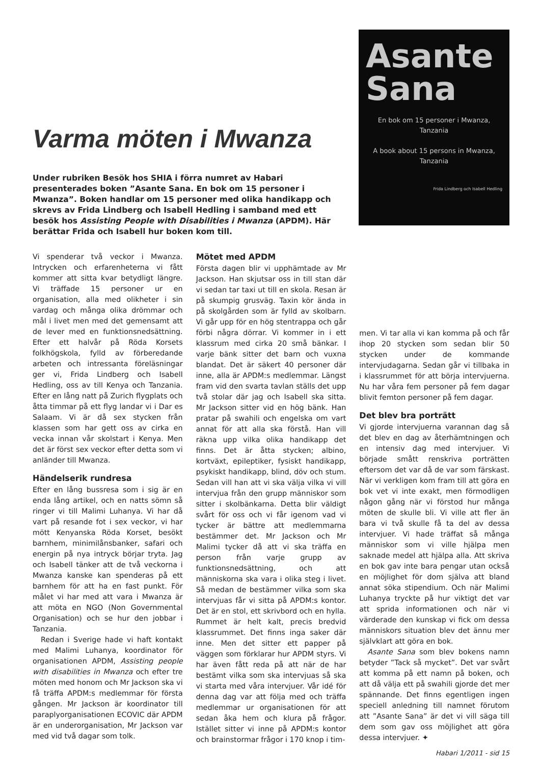Varma möten i Mwanza
Under rubriken Besök hos SHIA i förra numret av Habari presenterades boken ”Asante Sana. En bok om 15 personer i Mwanza”. Boken handlar om 15 personer med olika handikapp och skrevs av Frida Lindberg och Isabell Hedling i samband med ett besök hos Assisting People with Disabilities i Mwanza (APDM). Här berättar Frida och Isabell hur boken kom till.
Asante
Sana
En bok om 15 personer i Mwanza, Tanzania
A book about 15 persons in Mwanza, Tanzania
Frida Lindberg och Isabell Hedling
Vi spenderar två veckor i Mwanza. Intrycken och erfarenheterna vi fått kommer att sitta kvar betydligt längre. Vi träffade 15 personer ur en organisation, alla med olikheter i sin vardag och många olika drömmar och mål i livet men med det gemensamt att de lever med en funktionsnedsättning. Efter ett halvår på Röda Korsets folkhögskola, fylld av förberedande arbeten och intressanta föreläsningar ger vi, Frida Lindberg och Isabell Hedling, oss av till Kenya och Tanzania. Efter en lång natt på Zurich flygplats och åtta timmar på ett flyg landar vi i Dar es Salaam. Vi är då sex stycken från klassen som har gett oss av cirka en vecka innan vår skolstart i Kenya. Men det är först sex veckor efter detta som vi anländer till Mwanza.
Händelserik rundresa
Efter en lång bussresa som i sig är en enda lång artikel, och en natts sömn så ringer vi till Malimi Luhanya. Vi har då vart på resande fot i sex veckor, vi har mött Kenyanska Röda Korset, besökt barnhem, minimilånsbanker, safari och energin på nya intryck börjar tryta. Jag och Isabell tänker att de två veckorna i Mwanza kanske kan spenderas på ett barnhem för att ha en fast punkt. För målet vi har med att vara i Mwanza är att möta en NGO (Non Governmental Organisation) och se hur den jobbar i Tanzania.
Redan i Sverige hade vi haft kontakt med Malimi Luhanya, koordinator för organisationen APDM, Assisting people with disabilities in Mwanza och efter tre möten med honom och Mr Jackson ska vi få träffa APDM:s medlemmar för första gången. Mr Jackson är koordinator till paraplyorganisationen ECOVIC där APDM är en underorganisation, Mr Jackson var med vid två dagar som tolk.
Mötet med APDM
Första dagen blir vi upphämtade av Mr Jackson. Han skjutsar oss in till stan där vi sedan tar taxi ut till en skola. Resan är på skumpig grusväg. Taxin kör ända in på skolgården som är fylld av skolbarn. Vi går upp för en hög stentrappa och går förbi några dörrar. Vi kommer in i ett klassrum med cirka 20 små bänkar. I varje bänk sitter det barn och vuxna blandat. Det är säkert 40 personer där inne, alla är APDM:s medlemmar. Längst fram vid den svarta tavlan ställs det upp två stolar där jag och Isabell ska sitta. Mr Jackson sitter vid en hög bänk. Han pratar på swahili och engelska om vart annat för att alla ska förstå. Han vill räkna upp vilka olika handikapp det finns. Det är åtta stycken; albino, kortväxt, epileptiker, fysiskt handikapp, psykiskt handikapp, blind, döv och stum. Sedan vill han att vi ska välja vilka vi vill intervjua från den grupp människor som sitter i skolbänkarna. Detta blir väldigt svårt för oss och vi får igenom vad vi tycker är bättre att medlemmarna bestämmer det. Mr Jackson och Mr Malimi tycker då att vi ska träffa en person från varje grupp av funktionsnedsättning, och att människorna ska vara i olika steg i livet. Så medan de bestämmer vilka som ska intervjuas får vi sitta på APDM:s kontor. Det är en stol, ett skrivbord och en hylla. Rummet är helt kalt, precis bredvid klassrummet. Det finns inga saker där inne. Men det sitter ett papper på väggen som förklarar hur APDM styrs. Vi har även fått reda på att när de har bestämt vilka som ska intervjuas så ska vi starta med våra intervjuer. Vår idé för denna dag var att följa med och träffa medlemmar ur organisationen för att sedan åka hem och klura på frågor. Istället sitter vi inne på APDM:s kontor och brainstormar frågor i 170 knop i tim-
men. Vi tar alla vi kan komma på och får ihop 20 stycken som sedan blir 50 stycken under de kommande intervjudagarna. Sedan går vi tillbaka in i klassrummet för att börja intervjuerna. Nu har våra fem personer på fem dagar blivit femton personer på fem dagar.
Det blev bra porträtt
Vi gjorde intervjuerna varannan dag så det blev en dag av återhämtningen och en intensiv dag med intervjuer. Vi började smått renskriva porträtten eftersom det var då de var som färskast. När vi verkligen kom fram till att göra en bok vet vi inte exakt, men förmodligen någon gång när vi förstod hur många möten de skulle bli. Vi ville att fler än bara vi två skulle få ta del av dessa intervjuer. Vi hade träffat så många människor som vi ville hjälpa men saknade medel att hjälpa alla. Att skriva en bok gav inte bara pengar utan också en möjlighet för dom själva att bland annat söka stipendium. Och när Malimi Luhanya tryckte på hur viktigt det var att sprida informationen och när vi värderade den kunskap vi fick om dessa människors situation blev det ännu mer självklart att göra en bok.
Asante Sana som blev bokens namn betyder ”Tack så mycket”. Det var svårt att komma på ett namn på boken, och att då välja ett på swahili gjorde det mer spännande. Det finns egentligen ingen speciell anledning till namnet förutom att ”Asante Sana” är det vi vill säga till dem som gav oss möjlighet att göra dessa intervjuer. ✦
Habari 1/2011 - sid 15